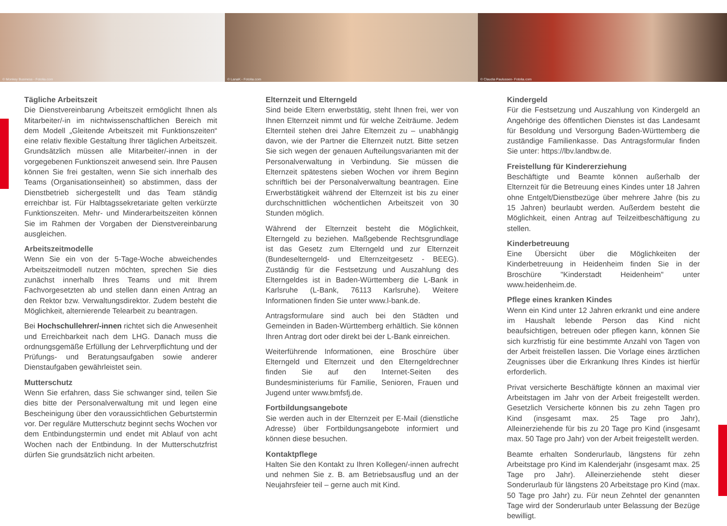© Monkey Business - Fotolia.com
© LanaK - Fotolia.com
© Claudia Paulussen- Fotolia.com
Tägliche Arbeitszeit
Die Dienstvereinbarung Arbeitszeit ermöglicht Ihnen als Mitarbeiter/-in im nichtwissenschaftlichen Bereich mit dem Modell „Gleitende Arbeitszeit mit Funktionszeiten“ eine relativ flexible Gestaltung Ihrer täglichen Arbeitszeit. Grundsätzlich müssen alle Mitarbeiter/-innen in der vorgegebenen Funktionszeit anwesend sein. Ihre Pausen können Sie frei gestalten, wenn Sie sich innerhalb des Teams (Organisationseinheit) so abstimmen, dass der Dienstbetrieb sichergestellt und das Team ständig erreichbar ist. Für Halbtagssekretariate gelten verkürzte Funktionszeiten. Mehr- und Minderarbeitszeiten können Sie im Rahmen der Vorgaben der Dienstvereinbarung ausgleichen.
Arbeitszeitmodelle
Wenn Sie ein von der 5-Tage-Woche abweichendes Arbeitszeitmodell nutzen möchten, sprechen Sie dies zunächst innerhalb Ihres Teams und mit Ihrem Fachvorgesetzten ab und stellen dann einen Antrag an den Rektor bzw. Verwaltungsdirektor. Zudem besteht die Möglichkeit, alternierende Telearbeit zu beantragen.
Bei Hochschullehrer/-innen richtet sich die Anwesenheit und Erreichbarkeit nach dem LHG. Danach muss die ordnungsgemäße Erfüllung der Lehrverpflichtung und der Prüfungs- und Beratungsaufgaben sowie anderer Dienstaufgaben gewährleistet sein.
Mutterschutz
Wenn Sie erfahren, dass Sie schwanger sind, teilen Sie dies bitte der Personalverwaltung mit und legen eine Bescheinigung über den voraussichtlichen Geburtstermin vor. Der reguläre Mutterschutz beginnt sechs Wochen vor dem Entbindungstermin und endet mit Ablauf von acht Wochen nach der Entbindung. In der Mutterschutzfrist dürfen Sie grundsätzlich nicht arbeiten.
Elternzeit und Elterngeld
Sind beide Eltern erwerbstätig, steht Ihnen frei, wer von Ihnen Elternzeit nimmt und für welche Zeiträume. Jedem Elternteil stehen drei Jahre Elternzeit zu – unabhängig davon, wie der Partner die Elternzeit nutzt. Bitte setzen Sie sich wegen der genauen Aufteilungsvarianten mit der Personalverwaltung in Verbindung. Sie müssen die Elternzeit spätestens sieben Wochen vor ihrem Beginn schriftlich bei der Personalverwaltung beantragen. Eine Erwerbstätigkeit während der Elternzeit ist bis zu einer durchschnittlichen wöchentlichen Arbeitszeit von 30 Stunden möglich.
Während der Elternzeit besteht die Möglichkeit, Elterngeld zu beziehen. Maßgebende Rechtsgrundlage ist das Gesetz zum Elterngeld und zur Elternzeit (Bundeselterngeld- und Elternzeitgesetz - BEEG). Zuständig für die Festsetzung und Auszahlung des Elterngeldes ist in Baden-Württemberg die L-Bank in Karlsruhe (L-Bank, 76113 Karlsruhe). Weitere Informationen finden Sie unter www.l-bank.de.
Antragsformulare sind auch bei den Städten und Gemeinden in Baden-Württemberg erhältlich. Sie können Ihren Antrag dort oder direkt bei der L-Bank einreichen.
Weiterführende Informationen, eine Broschüre über Elterngeld und Elternzeit und den Elterngeldrechner finden Sie auf den Internet-Seiten des Bundesministeriums für Familie, Senioren, Frauen und Jugend unter www.bmfsfj.de.
Fortbildungsangebote
Sie werden auch in der Elternzeit per E-Mail (dienstliche Adresse) über Fortbildungsangebote informiert und können diese besuchen.
Kontaktpflege
Halten Sie den Kontakt zu Ihren Kollegen/-innen aufrecht und nehmen Sie z. B. am Betriebsausflug und an der Neujahrsfeier teil – gerne auch mit Kind.
Kindergeld
Für die Festsetzung und Auszahlung von Kindergeld an Angehörige des öffentlichen Dienstes ist das Landesamt für Besoldung und Versorgung Baden-Württemberg die zuständige Familienkasse. Das Antragsformular finden Sie unter: https://lbv.landbw.de.
Freistellung für Kindererziehung
Beschäftigte und Beamte können außerhalb der Elternzeit für die Betreuung eines Kindes unter 18 Jahren ohne Entgelt/Dienstbezüge über mehrere Jahre (bis zu 15 Jahren) beurlaubt werden. Außerdem besteht die Möglichkeit, einen Antrag auf Teilzeitbeschäftigung zu stellen.
Kinderbetreuung
Eine Übersicht über die Möglichkeiten der Kinderbetreuung in Heidenheim finden Sie in der Broschüre "Kinderstadt Heidenheim" unter www.heidenheim.de.
Pflege eines kranken Kindes
Wenn ein Kind unter 12 Jahren erkrankt und eine andere im Haushalt lebende Person das Kind nicht beaufsichtigen, betreuen oder pflegen kann, können Sie sich kurzfristig für eine bestimmte Anzahl von Tagen von der Arbeit freistellen lassen. Die Vorlage eines ärztlichen Zeugnisses über die Erkrankung Ihres Kindes ist hierfür erforderlich.
Privat versicherte Beschäftigte können an maximal vier Arbeitstagen im Jahr von der Arbeit freigestellt werden. Gesetzlich Versicherte können bis zu zehn Tagen pro Kind (insgesamt max. 25 Tage pro Jahr), Alleinerziehende für bis zu 20 Tage pro Kind (insgesamt max. 50 Tage pro Jahr) von der Arbeit freigestellt werden.
Beamte erhalten Sonderurlaub, längstens für zehn Arbeitstage pro Kind im Kalenderjahr (insgesamt max. 25 Tage pro Jahr). Alleinerziehende steht dieser Sonderurlaub für längstens 20 Arbeitstage pro Kind (max. 50 Tage pro Jahr) zu. Für neun Zehntel der genannten Tage wird der Sonderurlaub unter Belassung der Bezüge bewilligt.